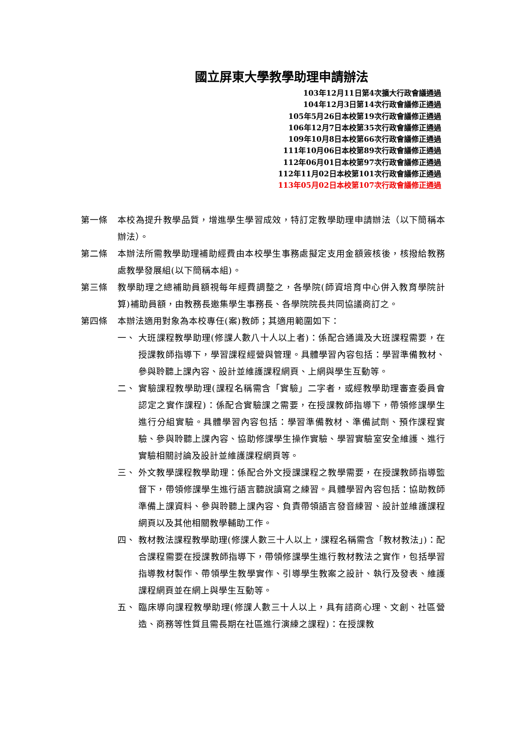國立屏東大學教學助理申請辦法
103年12月11日第4次擴大行政會議通過
104年12月3日第14次行政會議修正通過
105年5月26日本校第19次行政會議修正通過
106年12月7日本校第35次行政會議修正通過
109年10月8日本校第66次行政會議修正通過
111年10月06日本校第89次行政會議修正通過
112年06月01日本校第97次行政會議修正通過
112年11月02日本校第101次行政會議修正通過
113年05月02日本校第107次行政會議修正通過
第一條 本校為提升教學品質，增進學生學習成效，特訂定教學助理申請辦法（以下簡稱本辦法）。
第二條 本辦法所需教學助理補助經費由本校學生事務處擬定支用金額簽核後，核撥給教務處教學發展組(以下簡稱本組)。
第三條 教學助理之總補助員額視每年經費調整之，各學院(師資培育中心併入教育學院計算)補助員額，由教務長邀集學生事務長、各學院院長共同協議商訂之。
第四條 本辦法適用對象為本校專任(案)教師；其適用範圍如下：
一、 大班課程教學助理(修課人數八十人以上者)：係配合通識及大班課程需要，在授課教師指導下，學習課程經營與管理。具體學習內容包括：學習準備教材、參與聆聽上課內容、設計並維護課程網頁、上網與學生互動等。
二、 實驗課程教學助理(課程名稱需含「實驗」二字者，或經教學助理審查委員會認定之實作課程)：係配合實驗課之需要，在授課教師指導下，帶領修課學生進行分組實驗。具體學習內容包括：學習準備教材、準備試劑、預作課程實驗、參與聆聽上課內容、協助修課學生操作實驗、學習實驗室安全維護、進行實驗相關討論及設計並維護課程網頁等。
三、 外文教學課程教學助理：係配合外文授課課程之教學需要，在授課教師指導監督下，帶領修課學生進行語言聽說讀寫之練習。具體學習內容包括：協助教師準備上課資料、參與聆聽上課內容、負責帶領語言發音練習、設計並維護課程網頁以及其他相關教學輔助工作。
四、 教材教法課程教學助理(修課人數三十人以上，課程名稱需含「教材教法」)：配合課程需要在授課教師指導下，帶領修課學生進行教材教法之實作，包括學習指導教材製作、帶領學生教學實作、引導學生教案之設計、執行及發表、維護課程網頁並在網上與學生互動等。
五、 臨床導向課程教學助理(修課人數三十人以上，具有諮商心理、文創、社區營造、商務等性質且需長期在社區進行演練之課程)：在授課教